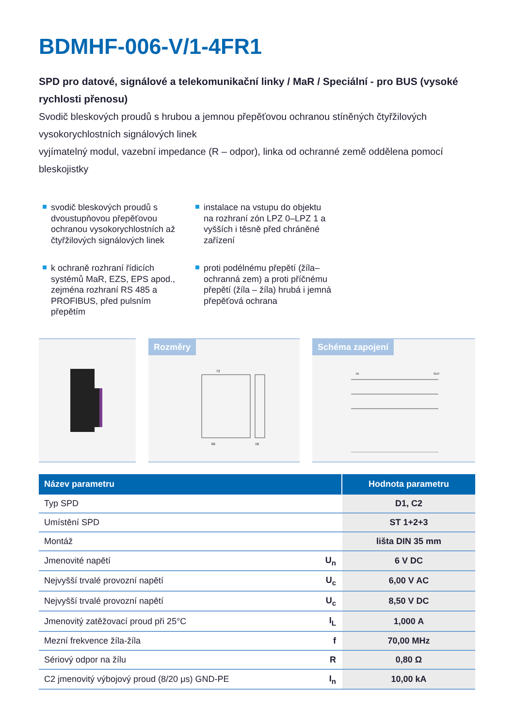BDMHF-006-V/1-4FR1
SPD pro datové, signálové a telekomunikační linky / MaR / Speciální - pro BUS (vysoké rychlosti přenosu)
Svodič bleskových proudů s hrubou a jemnou přepěťovou ochranou stíněných čtyřžilových vysokorychlostních signálových linek
vyjímatelný modul, vazební impedance (R – odpor), linka od ochranné země oddělena pomocí bleskojistky
svodič bleskových proudů s dvoustupňovou přepěťovou ochranou vysokorychlostních až čtyřžilových signálových linek
instalace na vstupu do objektu na rozhraní zón LPZ 0–LPZ 1 a vyšších i těsně před chráněné zařízení
k ochraně rozhraní řídicích systémů MaR, EZS, EPS apod., zejména rozhraní RS 485 a PROFIBUS, před pulsním přepětím
proti podélnému přepětí (žíla–ochranná zem) a proti příčnému přepětí (žíla – žíla) hrubá i jemná přepěťová ochrana
Rozměry
72
66
18
Schéma zapojení
IN
OUT
| Název parametru | | Hodnota parametru |
| --- | --- | --- |
| Typ SPD | | D1, C2 |
| Umístění SPD | | ST 1+2+3 |
| Montáž | | lišta DIN 35 mm |
| Jmenovité napětí | U<sub>n</sub> | 6 V DC |
| Nejvyšší trvalé provozní napětí | U<sub>c</sub> | 6,00 V AC |
| Nejvyšší trvalé provozní napětí | U<sub>c</sub> | 8,50 V DC |
| Jmenovitý zatěžovací proud při 25°C | I<sub>L</sub> | 1,000 A |
| Mezní frekvence žíla-žíla | f | 70,00 MHz |
| Sériový odpor na žílu | R | 0,80 Ω |
| C2 jmenovitý výbojový proud (8/20 μs) GND-PE | I<sub>n</sub> | 10,00 kA |